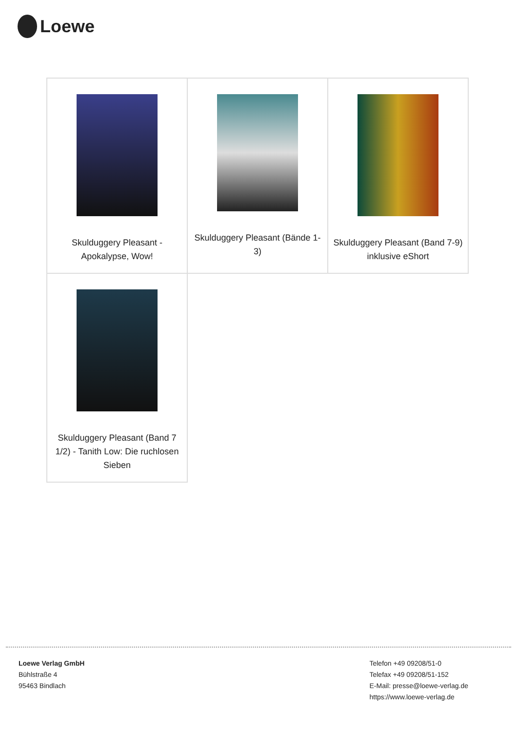Loewe
| Skulduggery Pleasant - Apokalypse, Wow! | Skulduggery Pleasant (Bände 1-3) | Skulduggery Pleasant (Band 7-9) inklusive eShort |
| Skulduggery Pleasant (Band 7 1/2) - Tanith Low: Die ruchlosen Sieben | | |
Loewe Verlag GmbH
Bühlstraße 4
95463 Bindlach
Telefon +49 09208/51-0
Telefax +49 09208/51-152
E-Mail: presse@loewe-verlag.de
https://www.loewe-verlag.de